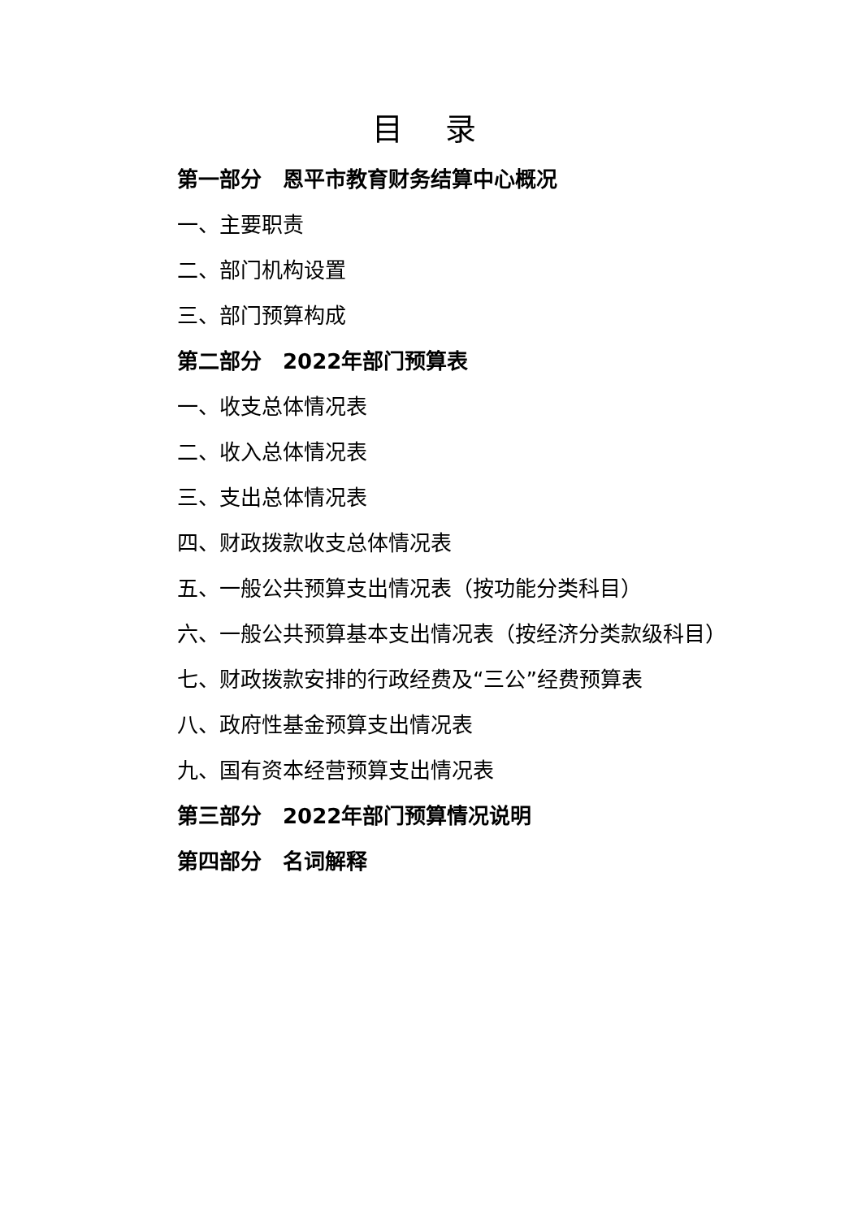目 录
第一部分　恩平市教育财务结算中心概况
一、主要职责
二、部门机构设置
三、部门预算构成
第二部分　2022年部门预算表
一、收支总体情况表
二、收入总体情况表
三、支出总体情况表
四、财政拨款收支总体情况表
五、一般公共预算支出情况表（按功能分类科目）
六、一般公共预算基本支出情况表（按经济分类款级科目）
七、财政拨款安排的行政经费及“三公”经费预算表
八、政府性基金预算支出情况表
九、国有资本经营预算支出情况表
第三部分　2022年部门预算情况说明
第四部分　名词解释